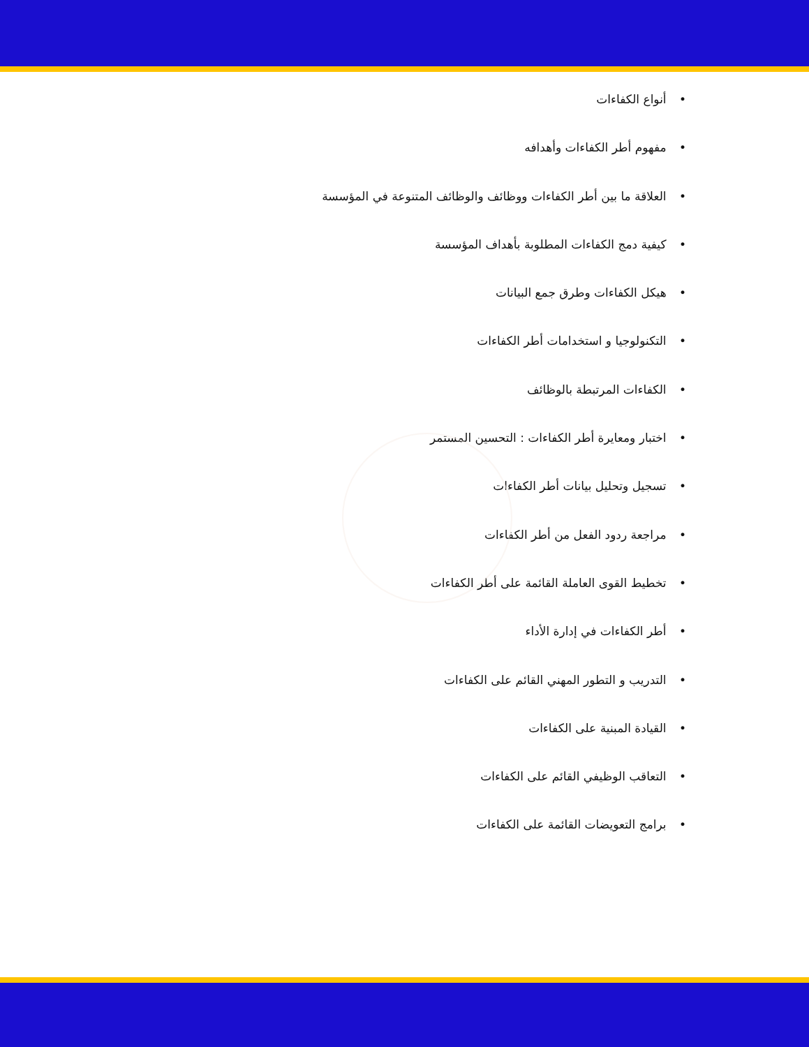• أنواع الكفاءات
• مفهوم أطر الكفاءات وأهدافه
• العلاقة ما بين أطر الكفاءات ووظائف والوظائف المتنوعة في المؤسسة
• كيفية دمج الكفاءات المطلوبة بأهداف المؤسسة
• هيكل الكفاءات وطرق جمع البيانات
• التكنولوجيا و استخدامات أطر الكفاءات
• الكفاءات المرتبطة بالوظائف
• اختبار ومعايرة أطر الكفاءات : التحسين المستمر
• تسجيل وتحليل بيانات أطر الكفاءات
• مراجعة ردود الفعل من أطر الكفاءات
• تخطيط القوى العاملة القائمة على أطر الكفاءات
• أطر الكفاءات في إدارة الأداء
• التدريب و التطور المهني القائم على الكفاءات
• القيادة المبنية على الكفاءات
• التعاقب الوظيفي القائم على الكفاءات
• برامج التعويضات القائمة على الكفاءات